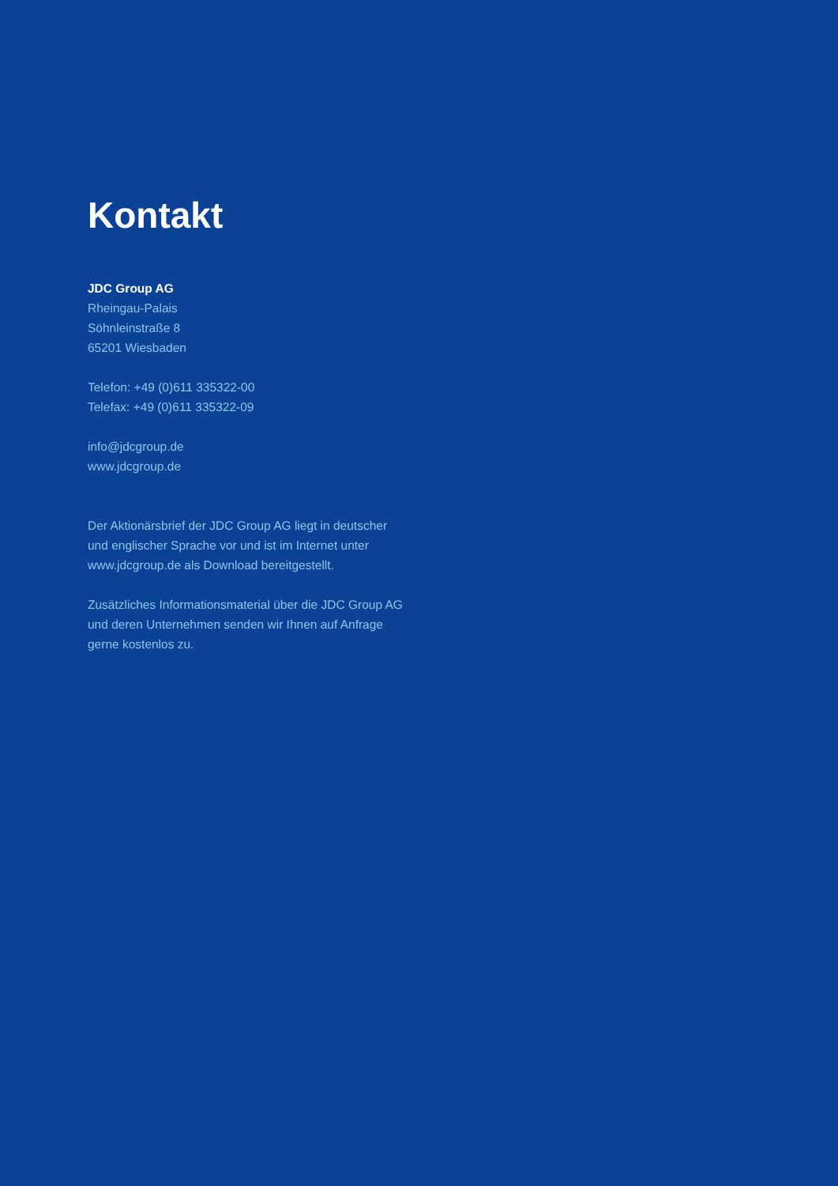Kontakt
JDC Group AG
Rheingau-Palais
Söhnleinstraße 8
65201 Wiesbaden
Telefon: +49 (0)611 335322-00
Telefax: +49 (0)611 335322-09
info@jdcgroup.de
www.jdcgroup.de
Der Aktionärsbrief der JDC Group AG liegt in deutscher und englischer Sprache vor und ist im Internet unter www.jdcgroup.de als Download bereitgestellt.
Zusätzliches Informationsmaterial über die JDC Group AG und deren Unternehmen senden wir Ihnen auf Anfrage gerne kostenlos zu.